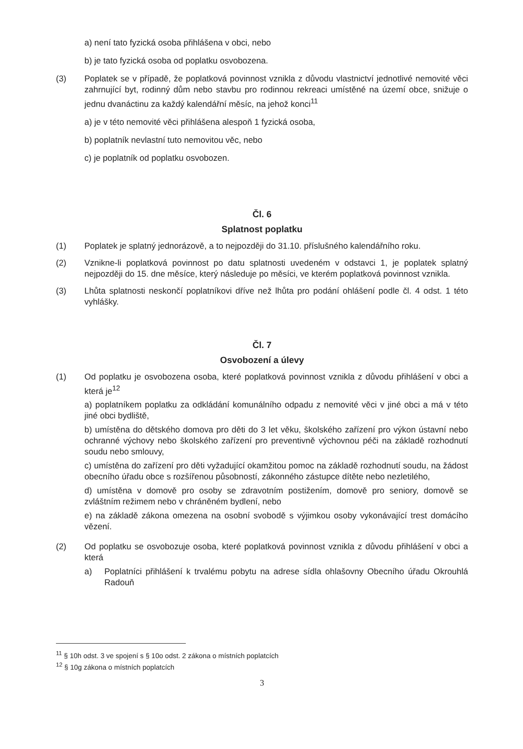a) není tato fyzická osoba přihlášena v obci, nebo
b) je tato fyzická osoba od poplatku osvobozena.
(3) Poplatek se v případě, že poplatková povinnost vznikla z důvodu vlastnictví jednotlivé nemovité věci zahrnující byt, rodinný dům nebo stavbu pro rodinnou rekreaci umístěné na území obce, snižuje o jednu dvanáctinu za každý kalendářní měsíc, na jehož konci<sup>11</sup>
a) je v této nemovité věci přihlášena alespoň 1 fyzická osoba,
b) poplatník nevlastní tuto nemovitou věc, nebo
c) je poplatník od poplatku osvobozen.
Čl. 6
Splatnost poplatku
(1) Poplatek je splatný jednorázově, a to nejpozději do 31.10. příslušného kalendářního roku.
(2) Vznikne-li poplatková povinnost po datu splatnosti uvedeném v odstavci 1, je poplatek splatný nejpozději do 15. dne měsíce, který následuje po měsíci, ve kterém poplatková povinnost vznikla.
(3) Lhůta splatnosti neskončí poplatníkovi dříve než lhůta pro podání ohlášení podle čl. 4 odst. 1 této vyhlášky.
Čl. 7
Osvobození a úlevy
(1) Od poplatku je osvobozena osoba, které poplatková povinnost vznikla z důvodu přihlášení v obci a která je<sup>12</sup>
a) poplatníkem poplatku za odkládání komunálního odpadu z nemovité věci v jiné obci a má v této jiné obci bydliště,
b) umístěna do dětského domova pro děti do 3 let věku, školského zařízení pro výkon ústavní nebo ochranné výchovy nebo školského zařízení pro preventivně výchovnou péči na základě rozhodnutí soudu nebo smlouvy,
c) umístěna do zařízení pro děti vyžadující okamžitou pomoc na základě rozhodnutí soudu, na žádost obecního úřadu obce s rozšířenou působností, zákonného zástupce dítěte nebo nezletilého,
d) umístěna v domově pro osoby se zdravotním postižením, domově pro seniory, domově se zvláštním režimem nebo v chráněném bydlení, nebo
e) na základě zákona omezena na osobní svobodě s výjimkou osoby vykonávající trest domácího vězení.
(2) Od poplatku se osvobozuje osoba, které poplatková povinnost vznikla z důvodu přihlášení v obci a která
a) Poplatníci přihlášení k trvalému pobytu na adrese sídla ohlašovny Obecního úřadu Okrouhlá Radouň
<sup>11</sup> § 10h odst. 3 ve spojení s § 10o odst. 2 zákona o místních poplatcích
<sup>12</sup> § 10g zákona o místních poplatcích
3